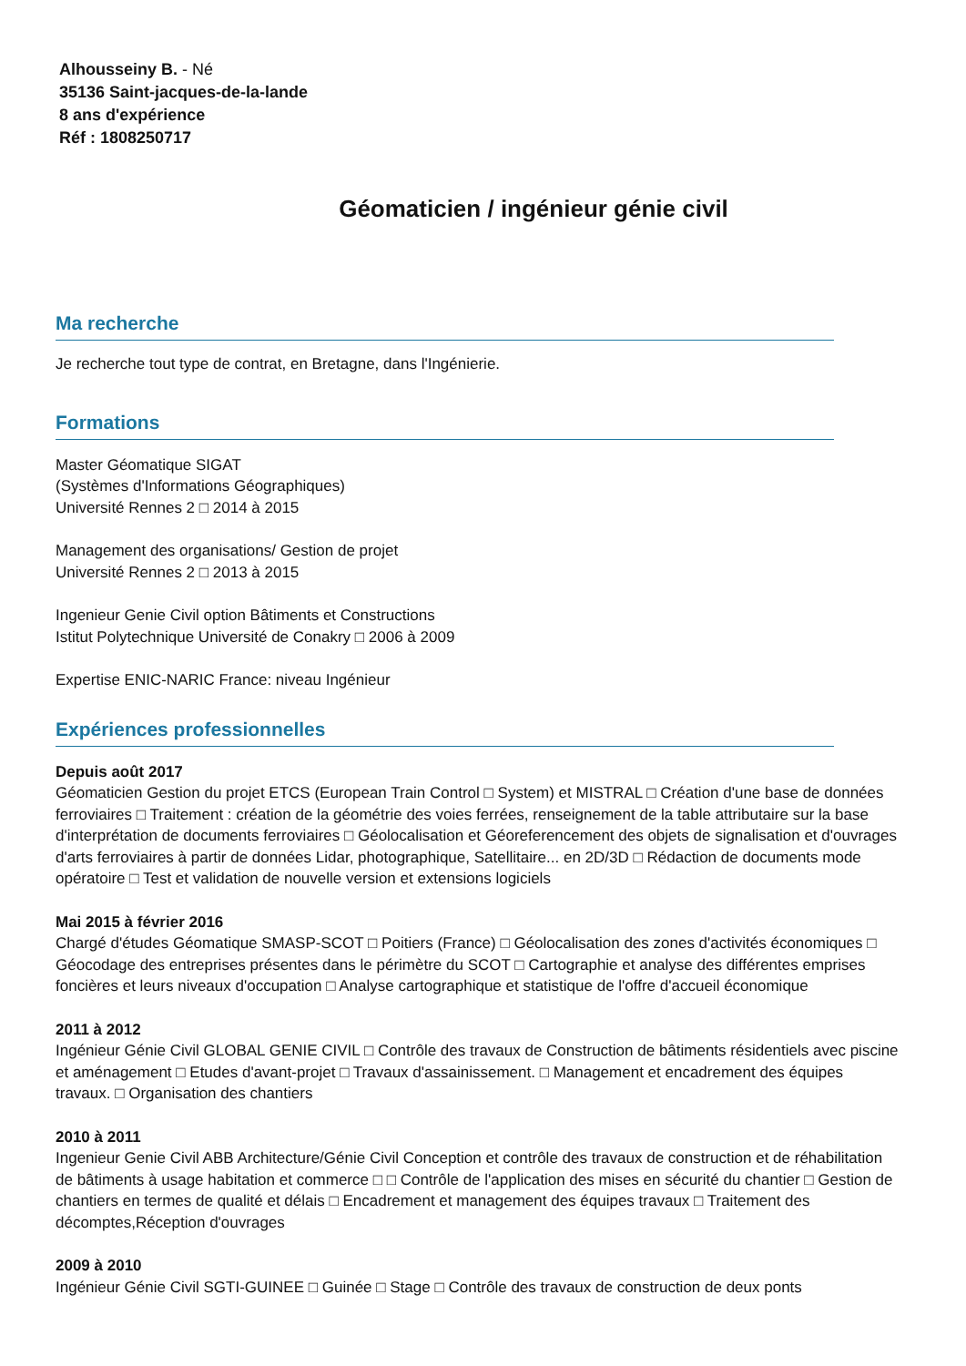Alhousseiny B. - Né
35136 Saint-jacques-de-la-lande
8 ans d'expérience
Réf : 1808250717
Géomaticien / ingénieur génie civil
Ma recherche
Je recherche tout type de contrat, en Bretagne, dans l'Ingénierie.
Formations
Master Géomatique SIGAT
(Systèmes d'Informations Géographiques)
Université Rennes 2 □ 2014 à 2015
Management des organisations/ Gestion de projet
Université Rennes 2 □ 2013 à 2015
Ingenieur Genie Civil option Bâtiments et Constructions
Istitut Polytechnique Université de Conakry □ 2006 à 2009
Expertise ENIC-NARIC France: niveau Ingénieur
Expériences professionnelles
Depuis août 2017
Géomaticien Gestion du projet ETCS (European Train Control □ System) et MISTRAL □ Création d'une base de données ferroviaires □ Traitement : création de la géométrie des voies ferrées, renseignement de la table attributaire sur la base d'interprétation de documents ferroviaires □ Géolocalisation et Géoreferencement des objets de signalisation et d'ouvrages d'arts ferroviaires à partir de données Lidar, photographique, Satellitaire... en 2D/3D □ Rédaction de documents mode opératoire □ Test et validation de nouvelle version et extensions logiciels
Mai 2015 à février 2016
Chargé d'études Géomatique SMASP-SCOT □ Poitiers (France) □ Géolocalisation des zones d'activités économiques □ Géocodage des entreprises présentes dans le périmètre du SCOT □ Cartographie et analyse des différentes emprises foncières et leurs niveaux d'occupation □ Analyse cartographique et statistique de l'offre d'accueil économique
2011 à 2012
Ingénieur Génie Civil GLOBAL GENIE CIVIL □ Contrôle des travaux de Construction de bâtiments résidentiels avec piscine et aménagement □ Etudes d'avant-projet □ Travaux d'assainissement. □ Management et encadrement des équipes travaux. □ Organisation des chantiers
2010 à 2011
Ingenieur Genie Civil ABB Architecture/Génie Civil Conception et contrôle des travaux de construction et de réhabilitation de bâtiments à usage habitation et commerce □ □ Contrôle de l'application des mises en sécurité du chantier □ Gestion de chantiers en termes de qualité et délais □ Encadrement et management des équipes travaux □ Traitement des décomptes,Réception d'ouvrages
2009 à 2010
Ingénieur Génie Civil SGTI-GUINEE □ Guinée □ Stage □ Contrôle des travaux de construction de deux ponts